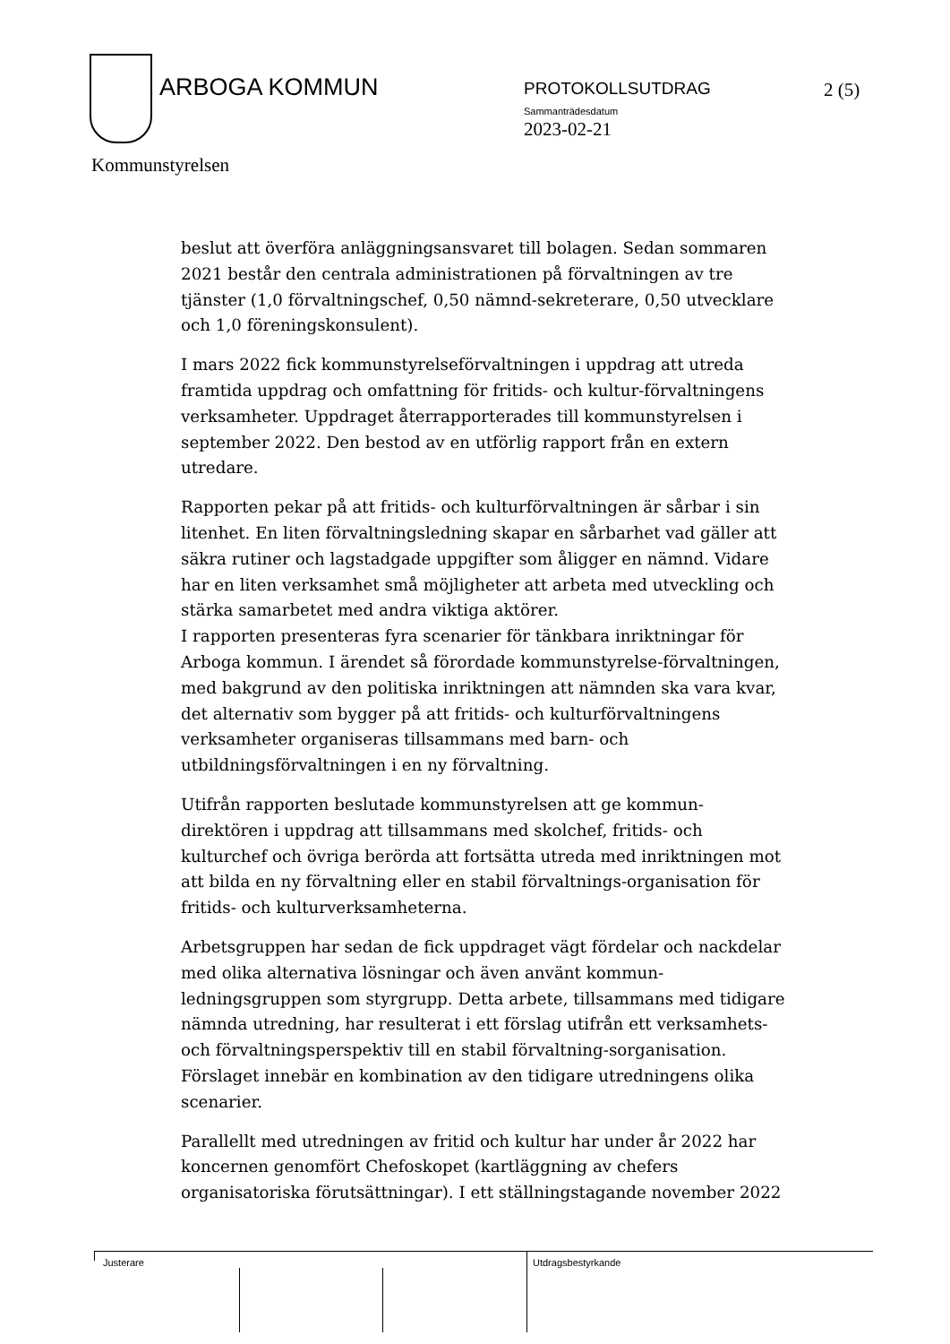ARBOGA KOMMUN PROTOKOLLSUTDRAG 2 (5)
Sammanträdesdatum
2023-02-21
Kommunstyrelsen
beslut att överföra anläggningsansvaret till bolagen. Sedan sommaren 2021 består den centrala administrationen på förvaltningen av tre tjänster (1,0 förvaltningschef, 0,50 nämnd-sekreterare, 0,50 utvecklare och 1,0 föreningskonsulent).
I mars 2022 fick kommunstyrelseförvaltningen i uppdrag att utreda framtida uppdrag och omfattning för fritids- och kultur-förvaltningens verksamheter. Uppdraget återrapporterades till kommunstyrelsen i september 2022. Den bestod av en utförlig rapport från en extern utredare.
Rapporten pekar på att fritids- och kulturförvaltningen är sårbar i sin litenhet. En liten förvaltningsledning skapar en sårbarhet vad gäller att säkra rutiner och lagstadgade uppgifter som åligger en nämnd. Vidare har en liten verksamhet små möjligheter att arbeta med utveckling och stärka samarbetet med andra viktiga aktörer.
I rapporten presenteras fyra scenarier för tänkbara inriktningar för Arboga kommun. I ärendet så förordade kommunstyrelse-förvaltningen, med bakgrund av den politiska inriktningen att nämnden ska vara kvar, det alternativ som bygger på att fritids- och kulturförvaltningens verksamheter organiseras tillsammans med barn- och utbildningsförvaltningen i en ny förvaltning.
Utifrån rapporten beslutade kommunstyrelsen att ge kommun-direktören i uppdrag att tillsammans med skolchef, fritids- och kulturchef och övriga berörda att fortsätta utreda med inriktningen mot att bilda en ny förvaltning eller en stabil förvaltnings-organisation för fritids- och kulturverksamheterna.
Arbetsgruppen har sedan de fick uppdraget vägt fördelar och nackdelar med olika alternativa lösningar och även använt kommun-ledningsgruppen som styrgrupp. Detta arbete, tillsammans med tidigare nämnda utredning, har resulterat i ett förslag utifrån ett verksamhets- och förvaltningsperspektiv till en stabil förvaltning-sorganisation. Förslaget innebär en kombination av den tidigare utredningens olika scenarier.
Parallellt med utredningen av fritid och kultur har under år 2022 har koncernen genomfört Chefoskopet (kartläggning av chefers organisatoriska förutsättningar). I ett ställningstagande november 2022
Justerare Utdragsbestyrkande